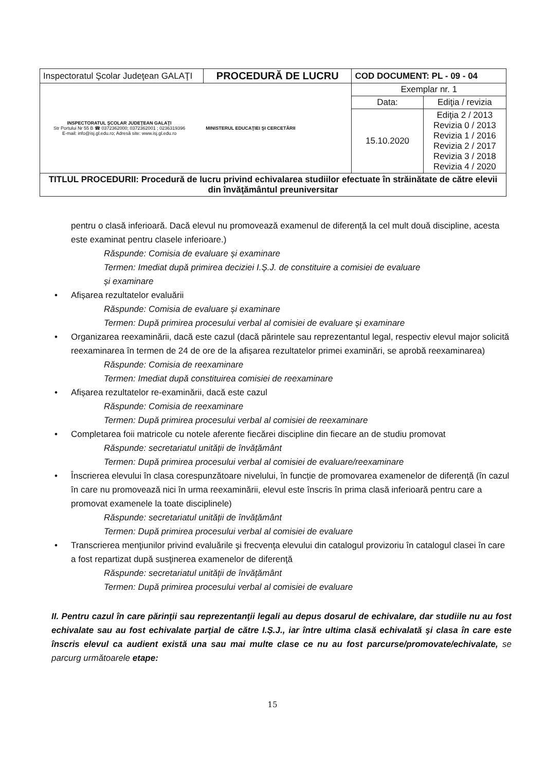| Inspectoratul Şcolar Judeţean GALAŢI | PROCEDURĂ DE LUCRU | COD DOCUMENT: PL - 09 - 04 | |
| INSPECTORATUL ŞCOLAR JUDEŢEAN GALAŢI Str Portului Nr 55 B ☎ 0372362000; 0372362001 ; 0236319396 E-mail: info@isj.gl.edu.ro; Adresă site: www.isj.gl.edu.ro MINISTERUL EDUCAŢIEI ŞI CERCETĂRII | | Exemplar nr. 1 | |
| | | Data: | Ediţia / revizia |
| | | 15.10.2020 | Ediţia 2 / 2013 Revizia 0 / 2013 Revizia 1 / 2016 Revizia 2 / 2017 Revizia 3 / 2018 Revizia 4 / 2020 |
| TITLUL PROCEDURII: Procedură de lucru privind echivalarea studiilor efectuate în străinătate de către elevii din învăţământul preuniversitar | | | |
pentru o clasă inferioară. Dacă elevul nu promovează examenul de diferență la cel mult două discipline, acesta este examinat pentru clasele inferioare.)
Răspunde: Comisia de evaluare și examinare
Termen: Imediat după primirea deciziei I.Ș.J. de constituire a comisiei de evaluare
și examinare
• Afișarea rezultatelor evaluării
Răspunde: Comisia de evaluare și examinare
Termen: După primirea procesului verbal al comisiei de evaluare și examinare
• Organizarea reexaminării, dacă este cazul (dacă părintele sau reprezentantul legal, respectiv elevul major solicită reexaminarea în termen de 24 de ore de la afișarea rezultatelor primei examinări, se aprobă reexaminarea)
Răspunde: Comisia de reexaminare
Termen: Imediat după constituirea comisiei de reexaminare
• Afișarea rezultatelor re-examinării, dacă este cazul
Răspunde: Comisia de reexaminare
Termen: După primirea procesului verbal al comisiei de reexaminare
• Completarea foii matricole cu notele aferente fiecărei discipline din fiecare an de studiu promovat
Răspunde: secretariatul unității de învățământ
Termen: După primirea procesului verbal al comisiei de evaluare/reexaminare
• Înscrierea elevului în clasa corespunzătoare nivelului, în funcție de promovarea examenelor de diferență (în cazul în care nu promovează nici în urma reexaminării, elevul este înscris în prima clasă inferioară pentru care a promovat examenele la toate disciplinele)
Răspunde: secretariatul unității de învățământ
Termen: După primirea procesului verbal al comisiei de evaluare
• Transcrierea menţiunilor privind evaluările şi frecvenţa elevului din catalogul provizoriu în catalogul clasei în care a fost repartizat după susţinerea examenelor de diferenţă
Răspunde: secretariatul unității de învățământ
Termen: După primirea procesului verbal al comisiei de evaluare
II. Pentru cazul în care părinţii sau reprezentanţii legali au depus dosarul de echivalare, dar studiile nu au fost echivalate sau au fost echivalate parţial de către I.Ș.J., iar între ultima clasă echivalată şi clasa în care este înscris elevul ca audient există una sau mai multe clase ce nu au fost parcurse/promovate/echivalate, se parcurg următoarele etape:
15